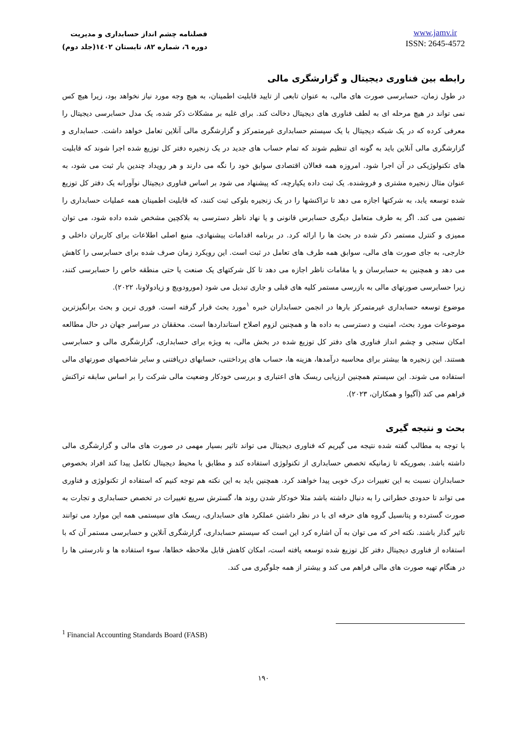فصلنامه چشم انداز حسابداری و مدیریت
دوره ٦، شماره ٨٢، تابستان ١٤٠٢(جلد دوم)
www.jamv.ir
ISSN: 2645-4572
رابطه بین فناوری دیجیتال و گزارشگری مالی
در طول زمان، حسابرسی صورت های مالی، به عنوان تابعی از تایید قابلیت اطمینان، به هیچ وجه مورد نیاز نخواهد بود، زیرا هیچ کس نمی تواند در هیچ مرحله ای به لطف فناوری های دیجیتال دخالت کند. برای غلبه بر مشکلات ذکر شده، یک مدل حسابرسی دیجیتال را معرفی کرده که در یک شبکه دیجیتال با یک سیستم حسابداری غیرمتمرکز و گزارشگری مالی آنلاین تعامل خواهد داشت. حسابداری و گزارشگری مالی آنلاین باید به گونه ای تنظیم شوند که تمام حساب های جدید در یک زنجیره دفتر کل توزیع شده اجرا شوند که قابلیت های تکنولوژیکی در آن اجرا شود. امروزه همه فعالان اقتصادی سوابق خود را نگه می دارند و هر رویداد چندین بار ثبت می شود، به عنوان مثال زنجیره مشتری و فروشنده. یک ثبت داده یکپارچه، که پیشنهاد می شود بر اساس فناوری دیجیتال نوآورانه یک دفتر کل توزیع شده توسعه یابد، به شرکتها اجازه می دهد تا تراکنشها را در یک زنجیره بلوکی ثبت کنند، که قابلیت اطمینان همه عملیات حسابداری را تضمین می کند. اگر به طرف متعامل دیگری حسابرس قانونی و یا نهاد ناظر دسترسی به بلاکچین مشخص شده داده شود، می توان ممیزی و کنترل مستمر ذکر شده در بحث ها را ارائه کرد. در برنامه اقدامات پیشنهادی، منبع اصلی اطلاعات برای کاربران داخلی و خارجی، به جای صورت های مالی، سوابق همه طرف های تعامل در ثبت است. این رویکرد زمان صرف شده برای حسابرسی را کاهش می دهد و همچنین به حسابرسان و یا مقامات ناظر اجازه می دهد تا کل شرکتهای یک صنعت یا حتی منطقه خاص را حسابرسی کنند، زیرا حسابرسی صورتهای مالی به بازرسی مستمر کلیه های قبلی و جاری تبدیل می شود (مورودویچ و زیادولاونا، ٢٠٢٢).
موضوع توسعه حسابداری غیرمتمرکز بارها در انجمن حسابداران خبره <sup>١</sup>مورد بحث قرار گرفته است. فوری ترین و بحث برانگیزترین موضوعات مورد بحث، امنیت و دسترسی به داده ها و همچنین لزوم اصلاح استانداردها است. محققان در سراسر جهان در حال مطالعه امکان سنجی و چشم انداز فناوری های دفتر کل توزیع شده در بخش مالی، به ویژه برای حسابداری، گزارشگری مالی و حسابرسی هستند. این زنجیره ها بیشتر برای محاسبه درآمدها، هزینه ها، حساب های پرداختنی، حسابهای دریافتنی و سایر شاخصهای صورتهای مالی استفاده می شوند. این سیستم همچنین ارزیابی ریسک های اعتباری و بررسی خودکار وضعیت مالی شرکت را بر اساس سابقه تراکنش فراهم می کند (آگیوا و همکاران، ٢٠٢٣).
بحث و نتیجه گیری
با توجه به مطالب گفته شده نتیجه می گیریم که فناوری دیجیتال می تواند تاثیر بسیار مهمی در صورت های مالی و گزارشگری مالی داشته باشد. بصوریکه تا زمانیکه تخصص حسابداری از تکنولوژی استفاده کند و مطابق با محیط دیجیتال تکامل پیدا کند افراد بخصوص حسابداران نسبت به این تغییرات درک خوبی پیدا خواهند کرد. همچنین باید به این نکته هم توجه کنیم که استفاده از تکنولوژی و فناوری می تواند تا حدودی خطراتی را به دنبال داشته باشد مثلا خودکار شدن روند ها، گسترش سریع تغییرات در تخصص حسابداری و تجارت به صورت گسترده و پتانسیل گروه های حرفه ای با در نظر داشتن عملکرد های حسابداری، ریسک های سیستمی همه این موارد می توانند تاثیر گذار باشند. نکته اخر که می توان به آن اشاره کرد این است که سیستم حسابداری، گزارشگری آنلاین و حسابرسی مستمر آن که با استفاده از فناوری دیجیتال دفتر کل توزیع شده توسعه یافته است، امکان کاهش قابل ملاحظه خطاها، سوء استفاده ها و نادرستی ها را در هنگام تهیه صورت های مالی فراهم می کند و بیشتر از همه جلوگیری می کند.
<sup>1</sup> Financial Accounting Standards Board (FASB)
١٩٠